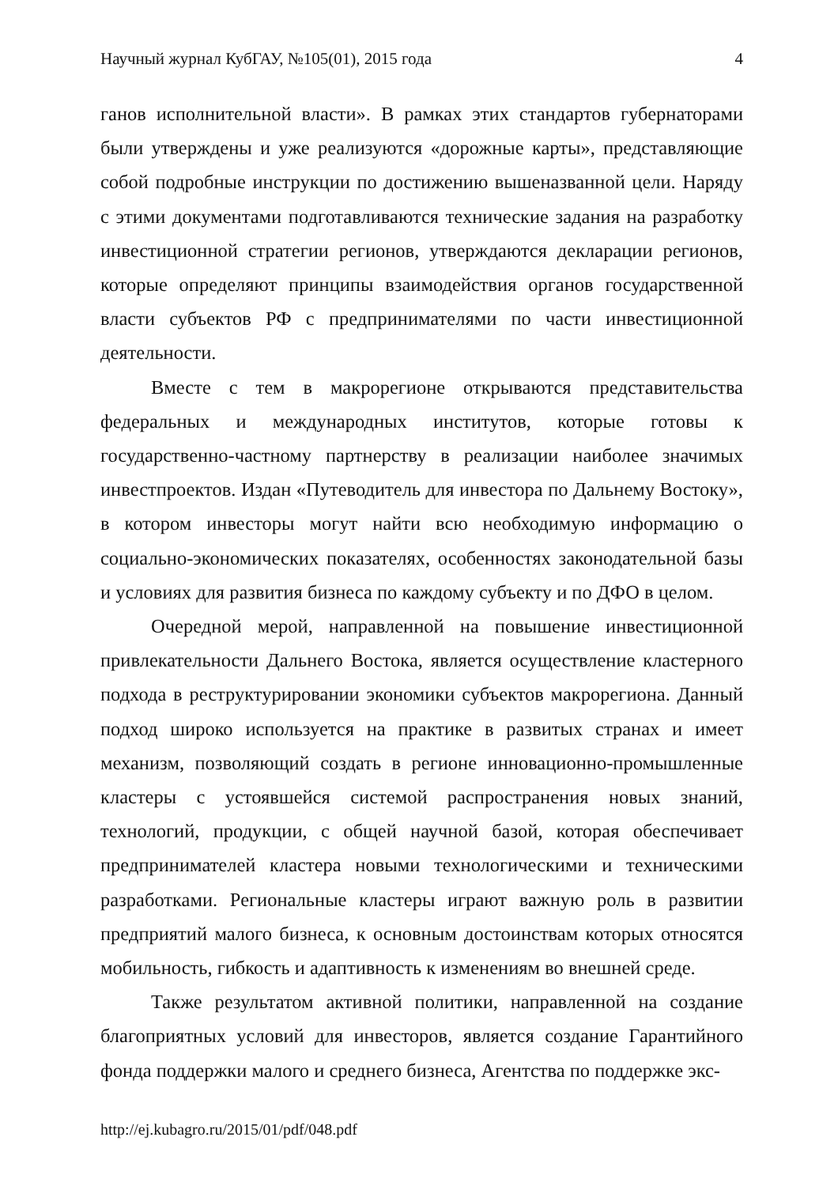Научный журнал КубГАУ, №105(01), 2015 года 4
ганов исполнительной власти». В рамках этих стандартов губернаторами были утверждены и уже реализуются «дорожные карты», представляющие собой подробные инструкции по достижению вышеназванной цели. Наряду с этими документами подготавливаются технические задания на разработку инвестиционной стратегии регионов, утверждаются декларации регионов, которые определяют принципы взаимодействия органов государственной власти субъектов РФ с предпринимателями по части инвестиционной деятельности.
Вместе с тем в макрорегионе открываются представительства федеральных и международных институтов, которые готовы к государственно-частному партнерству в реализации наиболее значимых инвестпроектов. Издан «Путеводитель для инвестора по Дальнему Востоку», в котором инвесторы могут найти всю необходимую информацию о социально-экономических показателях, особенностях законодательной базы и условиях для развития бизнеса по каждому субъекту и по ДФО в целом.
Очередной мерой, направленной на повышение инвестиционной привлекательности Дальнего Востока, является осуществление кластерного подхода в реструктурировании экономики субъектов макрорегиона. Данный подход широко используется на практике в развитых странах и имеет механизм, позволяющий создать в регионе инновационно-промышленные кластеры с устоявшейся системой распространения новых знаний, технологий, продукции, с общей научной базой, которая обеспечивает предпринимателей кластера новыми технологическими и техническими разработками. Региональные кластеры играют важную роль в развитии предприятий малого бизнеса, к основным достоинствам которых относятся мобильность, гибкость и адаптивность к изменениям во внешней среде.
Также результатом активной политики, направленной на создание благоприятных условий для инвесторов, является создание Гарантийного фонда поддержки малого и среднего бизнеса, Агентства по поддержке экс-
http://ej.kubagro.ru/2015/01/pdf/048.pdf